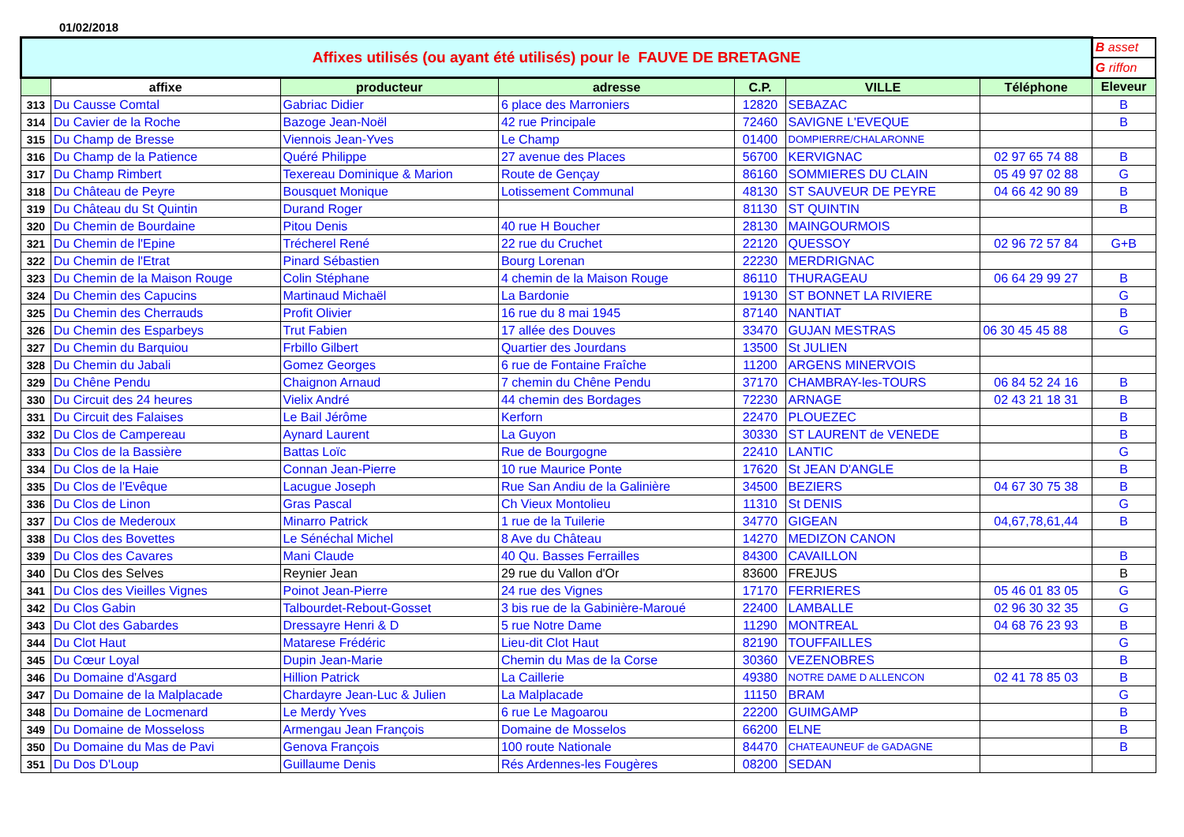01/02/2018
| Affixes utilisés (ou ayant été utilisés) pour le FAUVE DE BRETAGNE | | | | | | | B asset |
| | | | | | | | G riffon |
| | affixe | producteur | adresse | C.P. | VILLE | Téléphone | Eleveur |
| 313 | Du Causse Comtal | Gabriac Didier | 6 place des Marroniers | 12820 | SEBAZAC | | B |
| 314 | Du Cavier de la Roche | Bazoge Jean-Noël | 42 rue Principale | 72460 | SAVIGNE L'EVEQUE | | B |
| 315 | Du Champ de Bresse | Viennois Jean-Yves | Le Champ | 01400 | DOMPIERRE/CHALARONNE | | |
| 316 | Du Champ de la Patience | Quéré Philippe | 27 avenue des Places | 56700 | KERVIGNAC | 02 97 65 74 88 | B |
| 317 | Du Champ Rimbert | Texereau Dominique & Marion | Route de Gençay | 86160 | SOMMIERES DU CLAIN | 05 49 97 02 88 | G |
| 318 | Du Château de Peyre | Bousquet Monique | Lotissement Communal | 48130 | ST SAUVEUR DE PEYRE | 04 66 42 90 89 | B |
| 319 | Du Château du St Quintin | Durand Roger | | 81130 | ST QUINTIN | | B |
| 320 | Du Chemin de Bourdaine | Pitou Denis | 40 rue H Boucher | 28130 | MAINGOURMOIS | | |
| 321 | Du Chemin de l'Epine | Trécherel René | 22 rue du Cruchet | 22120 | QUESSOY | 02 96 72 57 84 | G+B |
| 322 | Du Chemin de l'Etrat | Pinard Sébastien | Bourg Lorenan | 22230 | MERDRIGNAC | | |
| 323 | Du Chemin de la Maison Rouge | Colin Stéphane | 4 chemin de la Maison Rouge | 86110 | THURAGEAU | 06 64 29 99 27 | B |
| 324 | Du Chemin des Capucins | Martinaud Michaël | La Bardonie | 19130 | ST BONNET LA RIVIERE | | G |
| 325 | Du Chemin des Cherrauds | Profit Olivier | 16 rue du 8 mai 1945 | 87140 | NANTIAT | | B |
| 326 | Du Chemin des Esparbeys | Trut Fabien | 17 allée des Douves | 33470 | GUJAN MESTRAS | 06 30 45 45 88 | G |
| 327 | Du Chemin du Barquiou | Frbillo Gilbert | Quartier des Jourdans | 13500 | St JULIEN | | |
| 328 | Du Chemin du Jabali | Gomez Georges | 6 rue de Fontaine Fraîche | 11200 | ARGENS MINERVOIS | | |
| 329 | Du Chêne Pendu | Chaignon Arnaud | 7 chemin du Chêne Pendu | 37170 | CHAMBRAY-les-TOURS | 06 84 52 24 16 | B |
| 330 | Du Circuit des 24 heures | Vielix André | 44 chemin des Bordages | 72230 | ARNAGE | 02 43 21 18 31 | B |
| 331 | Du Circuit des Falaises | Le Bail Jérôme | Kerforn | 22470 | PLOUEZEC | | B |
| 332 | Du Clos de Campereau | Aynard Laurent | La Guyon | 30330 | ST LAURENT de VENEDE | | B |
| 333 | Du Clos de la Bassière | Battas Loïc | Rue de Bourgogne | 22410 | LANTIC | | G |
| 334 | Du Clos de la Haie | Connan Jean-Pierre | 10 rue Maurice Ponte | 17620 | St JEAN D'ANGLE | | B |
| 335 | Du Clos de l'Evêque | Lacugue Joseph | Rue San Andiu de la Galinière | 34500 | BEZIERS | 04 67 30 75 38 | B |
| 336 | Du Clos de Linon | Gras Pascal | Ch Vieux Montolieu | 11310 | St DENIS | | G |
| 337 | Du Clos de Mederoux | Minarro Patrick | 1 rue de la Tuilerie | 34770 | GIGEAN | 04,67,78,61,44 | B |
| 338 | Du Clos des Bovettes | Le Sénéchal Michel | 8 Ave du Château | 14270 | MEDIZON CANON | | |
| 339 | Du Clos des Cavares | Mani Claude | 40 Qu. Basses Ferrailles | 84300 | CAVAILLON | | B |
| 340 | Du Clos des Selves | Reynier Jean | 29 rue du Vallon d'Or | 83600 | FREJUS | | B |
| 341 | Du Clos des Vieilles Vignes | Poinot Jean-Pierre | 24 rue des Vignes | 17170 | FERRIERES | 05 46 01 83 05 | G |
| 342 | Du Clos Gabin | Talbourdet-Rebout-Gosset | 3 bis rue de la Gabinière-Maroué | 22400 | LAMBALLE | 02 96 30 32 35 | G |
| 343 | Du Clot des Gabardes | Dressayre Henri & D | 5 rue Notre Dame | 11290 | MONTREAL | 04 68 76 23 93 | B |
| 344 | Du Clot Haut | Matarese Frédéric | Lieu-dit Clot Haut | 82190 | TOUFFAILLES | | G |
| 345 | Du Cœur Loyal | Dupin Jean-Marie | Chemin du Mas de la Corse | 30360 | VEZENOBRES | | B |
| 346 | Du Domaine d'Asgard | Hillion Patrick | La Caillerie | 49380 | NOTRE DAME D ALLENCON | 02 41 78 85 03 | B |
| 347 | Du Domaine de la Malplacade | Chardayre Jean-Luc & Julien | La Malplacade | 11150 | BRAM | | G |
| 348 | Du Domaine de Locmenard | Le Merdy Yves | 6 rue Le Magoarou | 22200 | GUIMGAMP | | B |
| 349 | Du Domaine de Mosseloss | Armengau Jean François | Domaine de Mosselos | 66200 | ELNE | | B |
| 350 | Du Domaine du Mas de Pavi | Genova François | 100 route Nationale | 84470 | CHATEAUNEUF de GADAGNE | | B |
| 351 | Du Dos D'Loup | Guillaume Denis | Rés Ardennes-les Fougères | 08200 | SEDAN | | |